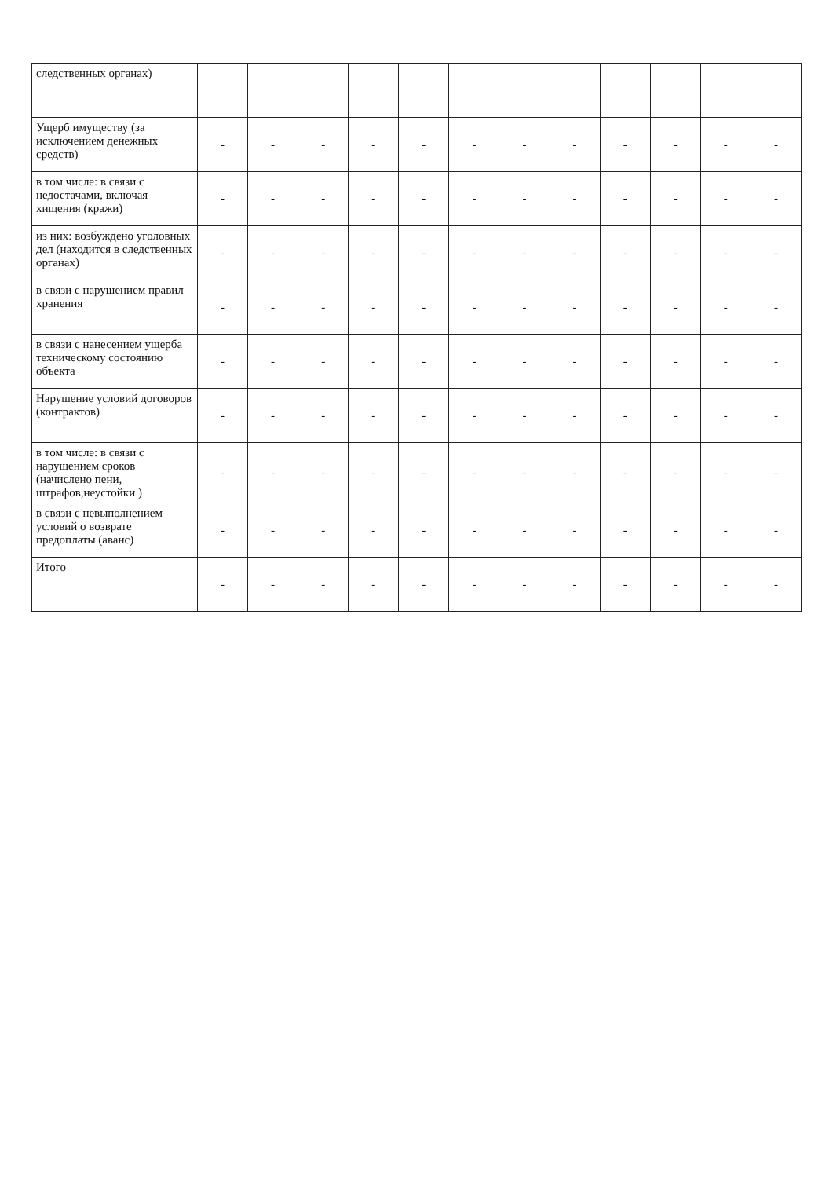| следственных органах) | | | | | | | | | | | | |
| Ущерб имуществу (за исключением денежных средств) | - | - | - | - | - | - | - | - | - | - | - | - |
| в том числе: в связи с недостачами, включая хищения (кражи) | - | - | - | - | - | - | - | - | - | - | - | - |
| из них: возбуждено уголовных дел (находится в следственных органах) | - | - | - | - | - | - | - | - | - | - | - | - |
| в связи с нарушением правил хранения | - | - | - | - | - | - | - | - | - | - | - | - |
| в связи с нанесением ущерба техническому состоянию объекта | - | - | - | - | - | - | - | - | - | - | - | - |
| Нарушение условий договоров (контрактов) | - | - | - | - | - | - | - | - | - | - | - | - |
| в том числе: в связи с нарушением сроков (начислено пени, штрафов,неустойки ) | - | - | - | - | - | - | - | - | - | - | - | - |
| в связи с невыполнением условий о возврате предоплаты (аванс) | - | - | - | - | - | - | - | - | - | - | - | - |
| Итого | - | - | - | - | - | - | - | - | - | - | - | - |